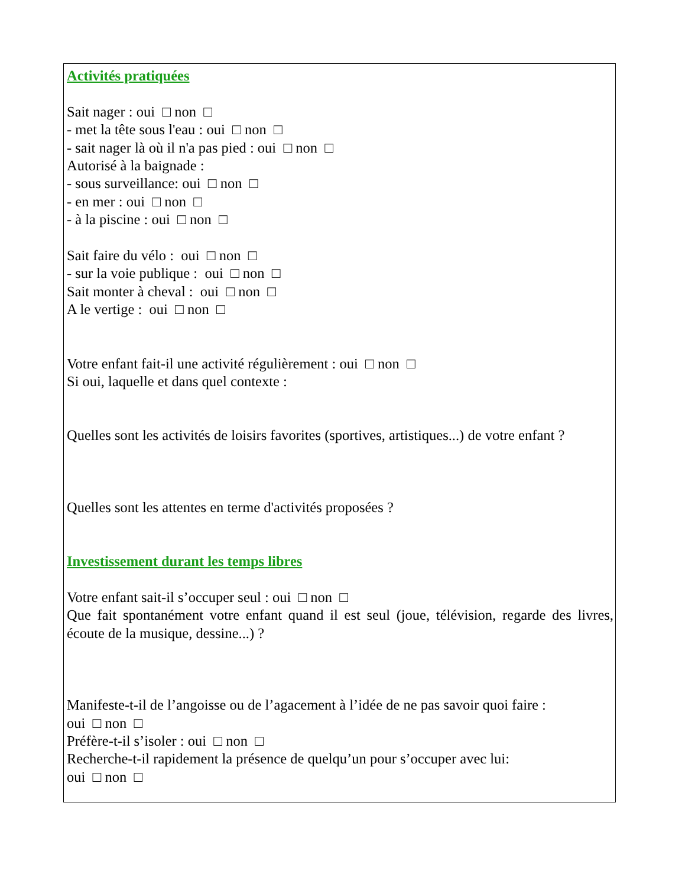Activités pratiquées
Sait nager : oui □ non □
- met la tête sous l'eau : oui □ non □
- sait nager là où il n'a pas pied : oui □ non □
Autorisé à la baignade :
- sous surveillance: oui □ non □
- en mer : oui □ non □
- à la piscine : oui □ non □
Sait faire du vélo : oui □ non □
- sur la voie publique : oui □ non □
Sait monter à cheval : oui □ non □
A le vertige : oui □ non □
Votre enfant fait-il une activité régulièrement : oui □ non □
Si oui, laquelle et dans quel contexte :
Quelles sont les activités de loisirs favorites (sportives, artistiques...) de votre enfant ?
Quelles sont les attentes en terme d'activités proposées ?
Investissement durant les temps libres
Votre enfant sait-il s’occuper seul : oui □ non □
Que fait spontanément votre enfant quand il est seul (joue, télévision, regarde des livres, écoute de la musique, dessine...) ?
Manifeste-t-il de l’angoisse ou de l’agacement à l’idée de ne pas savoir quoi faire :
oui □ non □
Préfère-t-il s’isoler : oui □ non □
Recherche-t-il rapidement la présence de quelqu’un pour s’occuper avec lui:
oui □ non □